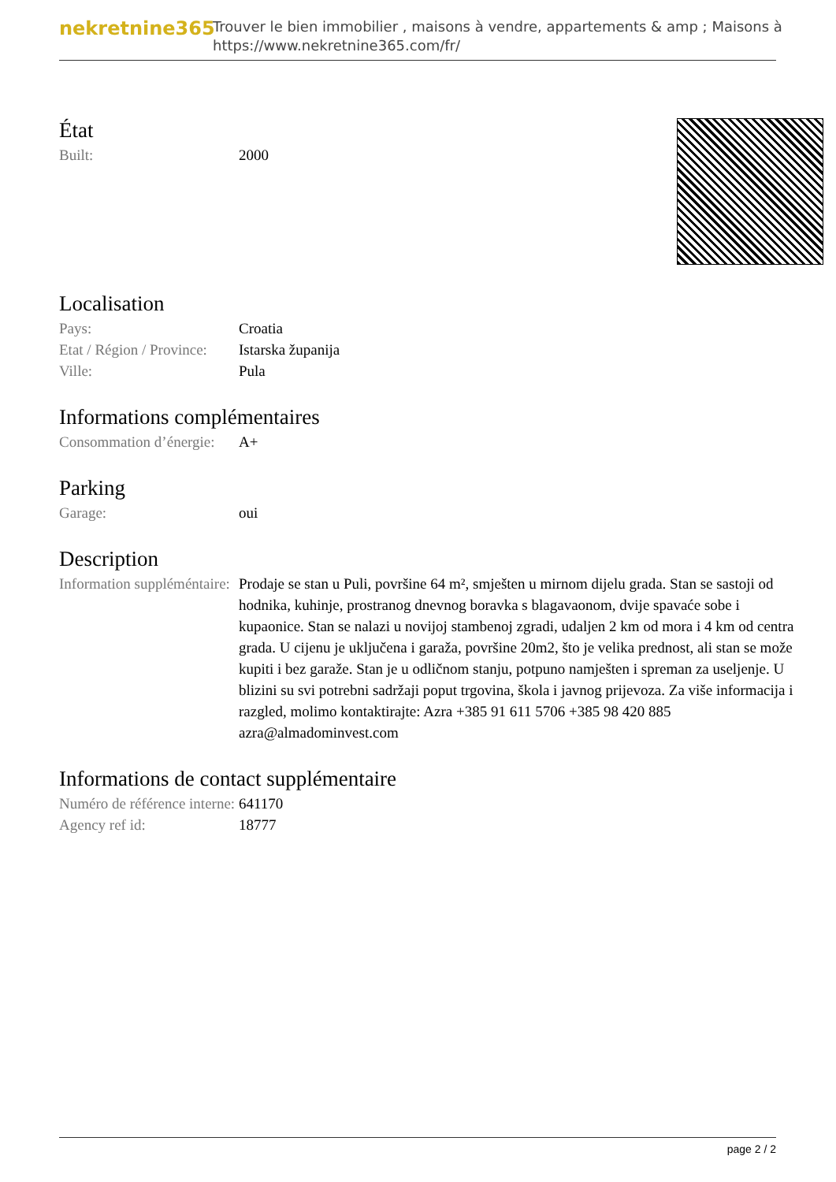nekretnine365
Trouver le bien immobilier , maisons à vendre, appartements & amp ; Maisons à
https://www.nekretnine365.com/fr/
État
| Built: | 2000 |
Localisation
| Pays: | Croatia |
| Etat / Région / Province: | Istarska županija |
| Ville: | Pula |
Informations complémentaires
| Consommation d’énergie: | A+ |
Parking
| Garage: | oui |
Description
| Information suppléméntaire: | Prodaje se stan u Puli, površine 64 m², smješten u mirnom dijelu grada. Stan se sastoji od hodnika, kuhinje, prostranog dnevnog boravka s blagavaonom, dvije spavaće sobe i kupaonice. Stan se nalazi u novijoj stambenoj zgradi, udaljen 2 km od mora i 4 km od centra grada. U cijenu je uključena i garaža, površine 20m2, što je velika prednost, ali stan se može kupiti i bez garaže. Stan je u odličnom stanju, potpuno namješten i spreman za useljenje. U blizini su svi potrebni sadržaji poput trgovina, škola i javnog prijevoza. Za više informacija i razgled, molimo kontaktirajte: Azra +385 91 611 5706 +385 98 420 885 azra@almadominvest.com |
Informations de contact supplémentaire
| Numéro de référence interne: | 641170 |
| Agency ref id: | 18777 |
page 2 / 2